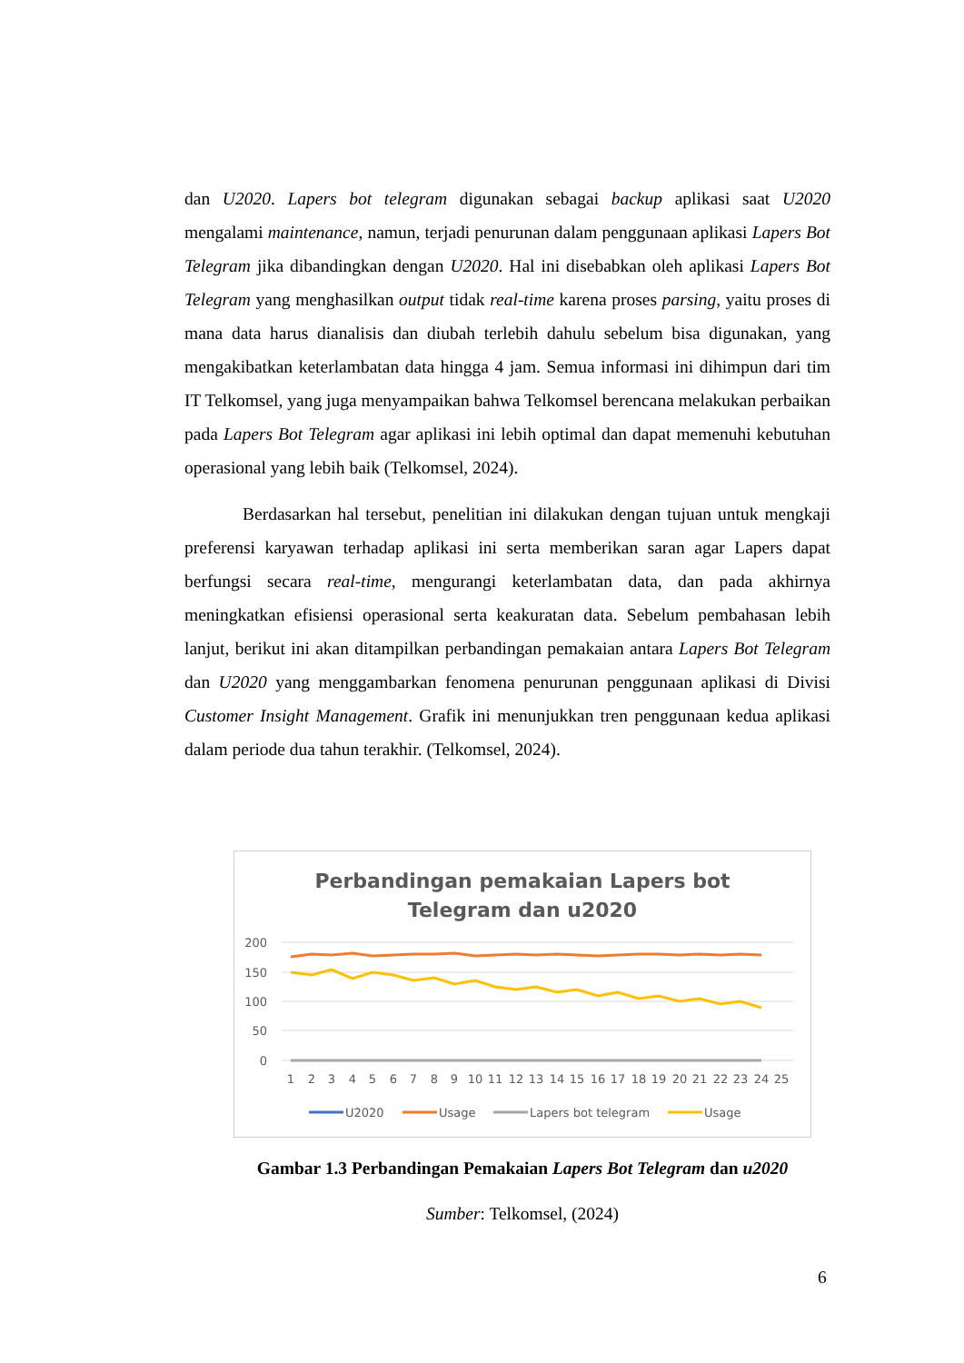dan U2020. Lapers bot telegram digunakan sebagai backup aplikasi saat U2020 mengalami maintenance, namun, terjadi penurunan dalam penggunaan aplikasi Lapers Bot Telegram jika dibandingkan dengan U2020. Hal ini disebabkan oleh aplikasi Lapers Bot Telegram yang menghasilkan output tidak real-time karena proses parsing, yaitu proses di mana data harus dianalisis dan diubah terlebih dahulu sebelum bisa digunakan, yang mengakibatkan keterlambatan data hingga 4 jam. Semua informasi ini dihimpun dari tim IT Telkomsel, yang juga menyampaikan bahwa Telkomsel berencana melakukan perbaikan pada Lapers Bot Telegram agar aplikasi ini lebih optimal dan dapat memenuhi kebutuhan operasional yang lebih baik (Telkomsel, 2024).
Berdasarkan hal tersebut, penelitian ini dilakukan dengan tujuan untuk mengkaji preferensi karyawan terhadap aplikasi ini serta memberikan saran agar Lapers dapat berfungsi secara real-time, mengurangi keterlambatan data, dan pada akhirnya meningkatkan efisiensi operasional serta keakuratan data. Sebelum pembahasan lebih lanjut, berikut ini akan ditampilkan perbandingan pemakaian antara Lapers Bot Telegram dan U2020 yang menggambarkan fenomena penurunan penggunaan aplikasi di Divisi Customer Insight Management. Grafik ini menunjukkan tren penggunaan kedua aplikasi dalam periode dua tahun terakhir. (Telkomsel, 2024).
Perbandingan pemakaian Lapers bot
Telegram dan u2020
200
150
100
50
0
1
2
3
4
5
6
7
8
9
10
11
12
13
14
15
16
17
18
19
20
21
22
23
24
25
U2020
Usage
Lapers bot telegram
Usage
Gambar 1.3 Perbandingan Pemakaian Lapers Bot Telegram dan u2020
Sumber: Telkomsel, (2024)
6